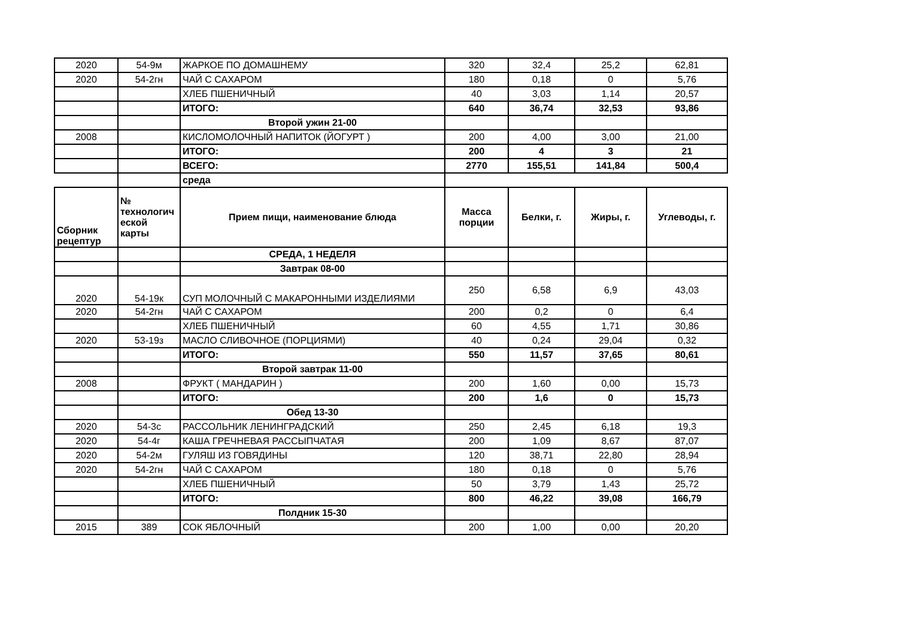| 2020 | 54-9м | ЖАРКОЕ ПО ДОМАШНЕМУ | 320 | 32,4 | 25,2 | 62,81 |
| 2020 | 54-2гн | ЧАЙ С САХАРОМ | 180 | 0,18 | 0 | 5,76 |
| | | ХЛЕБ ПШЕНИЧНЫЙ | 40 | 3,03 | 1,14 | 20,57 |
| | | ИТОГО: | 640 | 36,74 | 32,53 | 93,86 |
| | | Второй ужин 21-00 | | | | |
| 2008 | | КИСЛОМОЛОЧНЫЙ НАПИТОК (ЙОГУРТ ) | 200 | 4,00 | 3,00 | 21,00 |
| | | ИТОГО: | 200 | 4 | 3 | 21 |
| | | ВСЕГО: | 2770 | 155,51 | 141,84 | 500,4 |
| | | среда | | | | |
| Сборник рецептур | № технологич еской карты | Прием пищи, наименование блюда | Масса порции | Белки, г. | Жиры, г. | Углеводы, г. |
| | | СРЕДА, 1 НЕДЕЛЯ | | | | |
| | | Завтрак 08-00 | | | | |
| 2020 | 54-19к | СУП МОЛОЧНЫЙ С МАКАРОННЫМИ ИЗДЕЛИЯМИ | 250 | 6,58 | 6,9 | 43,03 |
| 2020 | 54-2гн | ЧАЙ С САХАРОМ | 200 | 0,2 | 0 | 6,4 |
| | | ХЛЕБ ПШЕНИЧНЫЙ | 60 | 4,55 | 1,71 | 30,86 |
| 2020 | 53-19з | МАСЛО СЛИВОЧНОЕ (ПОРЦИЯМИ) | 40 | 0,24 | 29,04 | 0,32 |
| | | ИТОГО: | 550 | 11,57 | 37,65 | 80,61 |
| | | Второй завтрак 11-00 | | | | |
| 2008 | | ФРУКТ ( МАНДАРИН ) | 200 | 1,60 | 0,00 | 15,73 |
| | | ИТОГО: | 200 | 1,6 | 0 | 15,73 |
| | | Обед 13-30 | | | | |
| 2020 | 54-3с | РАССОЛЬНИК ЛЕНИНГРАДСКИЙ | 250 | 2,45 | 6,18 | 19,3 |
| 2020 | 54-4г | КАША ГРЕЧНЕВАЯ РАССЫПЧАТАЯ | 200 | 1,09 | 8,67 | 87,07 |
| 2020 | 54-2м | ГУЛЯШ ИЗ ГОВЯДИНЫ | 120 | 38,71 | 22,80 | 28,94 |
| 2020 | 54-2гн | ЧАЙ С САХАРОМ | 180 | 0,18 | 0 | 5,76 |
| | | ХЛЕБ ПШЕНИЧНЫЙ | 50 | 3,79 | 1,43 | 25,72 |
| | | ИТОГО: | 800 | 46,22 | 39,08 | 166,79 |
| | | Полдник 15-30 | | | | |
| 2015 | 389 | СОК ЯБЛОЧНЫЙ | 200 | 1,00 | 0,00 | 20,20 |